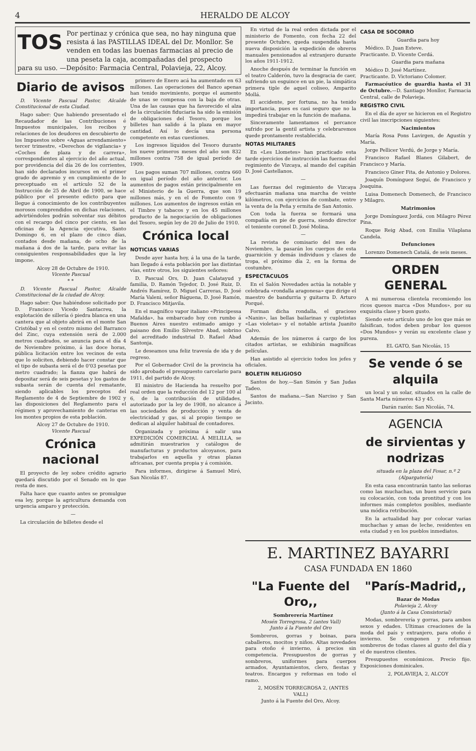4 HERALDO DE ALCOY
TOS Por pertinaz y crónica que sea, no hay ninguna que resista á las PASTILLAS IDEAL del Dr. Monllor. Se venden en todas las buenas farmacias al precio de una peseta la caja, acompañadas del prospecto para su uso. —Depósito: Farmacia Central, Polavieja, 22, Alcoy.
Diario de avisos
D. Vicente Pascual Pastor, Alcalde Constitucional de esta Ciudad.
Hago saber: Que habiendo presentado el Recaudador de las Contribuciones é Impuestos municipales, los recibos y relaciones de los deudores en descubierto de los Impuestos sobre «Aguas arrendamiento» tercer trimestre, «Derechos de vigilancia» y «Coches de plaza y de carrera», correspondientes al ejercicio del año actual, por providencia del día 26 de los corrientes, han sido declarados incursos en el primer grado de apremio y en cumplimiento de lo preceptuado en el artículo 52 de la Instrucción de 25 de Abril de 1900, se hace público por el presente edicto para que llegue á conocimiento de los contribuyentes morosos comprendidos en dichas relaciones, advirtiéndoles podrán solventar sus débitos con el recargo del cinco por ciento, en las oficinas de la Agencia ejecutiva, Santo Domingo 6, en el plazo de cinco días, contados desde mañana, de ocho de la mañana á dos de la tarde, para evitar las consiguientes responsabilidades que la ley impone.
Alcoy 28 de Octubre de 1910.
Vicente Pascual
* *
D. Vicente Pascual Pastor, Alcalde Constitucional de la ciudad de Alcoy.
Hago saber: Que habiéndose solicitado por D. Francisco Vicedo Santacreu, la explotación de sillería ó piedra blanca en una cantera que al objeto abrirá en el monte San Cristóbal y en el centro mismo del Barranco del Zinc, cuya extensión será de 2.000 metros cuadrados, se anuncia para el día 4 de Noviembre próximo, á las doce horas, pública licitación entre los vecinos de esta que lo soliciten, debiendo hacer constar que el tipo de subasta será el de 0'03 pesetas por metro cuadrado; la fianza que habrá de depositar será de seis pesetas y los gastos de subasta serán de cuenta del rematante, siendo aplicables los preceptos del Reglamento de 4 de Septiembre de 1902 y las disposiciones del Reglamento para el régimen y aprovechamiento de canteras en los montes propios de esta población.
Alcoy 27 de Octubre de 1910.
Vicente Pascual
Crónica nacional
El proyecto de ley sobre crédito agrario quedará discutido por el Senado en lo que resta de mes.
Falta hace que cuanto antes se promulgue esa ley, porque la agricultura demanda con urgencia amparo y protección.
—
La circulación de billetes desde el
primero de Enero acá ha aumentado en 63 millones. Las operaciones del Banco apenas han tenido movimiento, porque el aumento de unas se compensa con la baja de otras. Una de las causas que ha favorecido el alza de la circulación fiduciaria ha sido la emisión de obligaciones del Tesoro, porque los billetes han salido á la plaza en mayor cantidad. Así lo decía una persona competente en estas cuestiones.
Los ingresos líquidos del Tesoro durante los nueve primeros meses del año son 832 millones contra 758 de igual período de 1909.
Los pagos suman 707 millones, contra 660 en igual período del año anterior. Los aumentos de pagos están principalmente en el Ministerio de la Guerra, que son 19 millones más, y en el de Fomento con 9 millones. Los aumentos de ingresos están en el Timbre y tabacos y en los 45 millones producto de la negociación de obligaciones del Tesoro, según ley de 20 de Julio de 1910.
Crónica local
NOTICIAS VARIAS
Desde ayer hasta hoy, á la una de la tarde, han llegado á esta población por las distintas vías, entre otros, los siguientes señores:
D. Pascual Ors, D. Juan Calatayud y familia, D. Ramón Tejedor, D. José Ruiz, D. Andrés Ramírez, D. Miguel Carreras, D. José María Valeni, señor Báguena, D. José Ramón, D. Francisco Mitjavila.
En el magnífico vapor italiano «Principessa Mafalda», ha embarcado hoy con rumbo á Buenos Aires nuestro estimado amigo y paisano don Emilio Silvestre Abad, sobrino del acreditado industrial D. Rafael Abad Santonja.
Le deseamos una feliz travesía de ida y de regreso.
Por el Gobernador Civil de la provincia ha sido aprobado el presupuesto carcelario para 1911, del partido de Alcoy.
El ministro de Hacienda ha resuelto por real orden que la reducción del 12 por 100 al 6, de la contribución de utilidades, autorizado por la ley de 1908, no alcance á las sociedades de producción y venta de electricidad y gas, si al propio tiempo se dedican al alquiler habitual de contadores.
Organizada y próxima á salir una EXPEDICIÓN COMERCIAL Á MELILLA, se admitirán muestrarios y catálogos de manufacturas y productos alcoyanos, para trabajarlos en aquella y otras plazas africanas, por cuenta propia y á comisión.
Para informes, dirigirse á Samuel Miró, San Nicolás 87.
En virtud de la real orden dictada por el ministerio de Fomento, con fecha 22 del presente Octubre, queda suspendida hasta nueva disposición la expedición de obreros manuales pensionados al extranjero durante los años 1911-1912.
Anoche después de terminar la función en el teatro Calderón, tuvo la desgracia de caer, sufriendo un esguince en un pie, la simpática primera tiple de aquel coliseo, Amparito Mollá.
El accidente, por fortuna, no ha tenido importancia, pues es casi seguro que no la impedirá trabajar en la función de mañana.
Sinceramente lamentamos el percance sufrido por la gentil artista y celebraremos quede prontamente restablecida.
NOTAS MILITARES
En «Les Llometes» han practicado esta tarde ejercicios de instrucción las fuerzas del regimiento de Vizcaya, al mando del capitán D. José Castellanos.
—
Las fuerzas del regimiento de Vizcaya efectuarán mañana una marcha de veinte kilómetros, con ejercicios de combate, entre la venta de la Peña y ermita de San Antonio.
Con toda la fuerza se formará una compañía en pie de guerra, siendo director el teniente coronel D. José Molina.
—
La revista de comisario del mes de Noviembre, la pasarán los cuerpos de esta guarnición y demás individuos y clases de tropa, el próximo día 2, en la forma de costumbre.
ESPECTACULOS
En el Salón Novedades actúa la notable y celebrada «rondalla aragonesa» que dirige el maestro de bandurria y guitarra D. Arturo Porqué.
Forman dicha rondalla, el gracioso «Nanin», las bellas bailarinas y cupletistas «Las violetas» y el notable artista Juanito Calvo.
Además de los números á cargo de los citados artistas, se exhibirán magníficas películas.
Han asistido al ejercicio todos los jefes y oficiales.
BOLETIN RELIGIOSO
Santos de hoy.—San Simón y San Judas Tadeo.
Santos de mañana.—San Narciso y San Jacinto.
CASA DE SOCORRO
Guardia para hoy
Médico. D. Juan Esteve.
Practicante. D. Vicente Cerdá.
Guardia para mañana
Médico D. José Martínez.
Practicante. D. Victoriano Colomer.
Farmacéutico de guardia hasta el 31 de Octubre.—D. Santiago Monllor, Farmacia Central, calle de Polavieja.
REGISTRO CIVIL
En el día de ayer se hicieron en el Registro civil las inscripciones siguientes:
Nacimientos
María Rosa Pons Lavirgen, de Agustín y María.
Jorge Pellicer Verdú, de Jorge y María.
Francisco Rafael Blanes Gilabert, de Francisco y María.
Francisco Giner Fita, de Antonio y Dolores.
Joaquín Domínguez Seguí, de Francisco y Joaquina.
Luisa Domenech Domenech, de Francisco y Milagro.
Matrimonios
Jorge Domínguez Jordá, con Milagro Pérez Pina.
Roque Reig Abad, con Emilia Vilaplana Candela.
Defunciones
Lorenzo Domenech Catalá, de seis meses.
ORDEN GENERAL
A mi numerosa clientela recomiendo los ricos quesos marca «Dos Mundos», por su exquisita clase y buen gusto.
Siendo este artículo uno de los que más se falsifican, todos deben probar los quesos «Dos Mundos» y verán su excelente clase y pureza.
EL GATO, San Nicolás, 15
Se vende ó se alquila
un local y un solar, situados en la calle de Santa Marta números 43 y 45.
Darán razón: San Nicolás, 74.
AGENCIA
de sirvientas y nodrizas
situada en la plaza del Fosar, n.º 2 (Alpargatería)
En esta casa encontrarán tanto las señoras como las muchachas, un buen servicio para su colocación, con toda prontitud y con los informes más completos posibles, mediante una módica retribución.
En la actualidad hay por colocar varias muchachas y amas de leche, residentes en esta ciudad y en los pueblos inmediatos.
E. MARTINEZ BAYARRI
CASA FUNDADA EN 1860
"La Fuente del Oro,,
Sombrerería Martínez
Mosén Torregrosa, 2 (antes Vall)
Junto á la Fuente del Oro
Sombreros, gorras y boinas, para caballeros, mocitos y niños. Altas novedades para otoño é invierno, á precios sin competencia. Presupuestos de gorras y sombreros, uniformes para cuerpos armados, Ayuntamientos, clero, fiestas y teatros. Encargos y reformas en todo el ramo.
2, MOSÉN TORREGROSA 2, (ANTES VALL)
Junto á la Fuente del Oro, Alcoy.
"París-Madrid,,
Bazar de Modas
Polavieja 2, Alcoy
(Junto á la Casa Consistorial)
Modas, sombrerería y gorras, para ambos sexos y edades. Ultimas creaciones de la moda del país y extranjero, para otoño é invierno. Se componen y reforman sombreros de todas clases al gusto del día y el de nuestros clientes.
Presupuestos económicos. Precio fijo. Exposiciones dominicales.
2, POLAVIEJA, 2, ALCOY